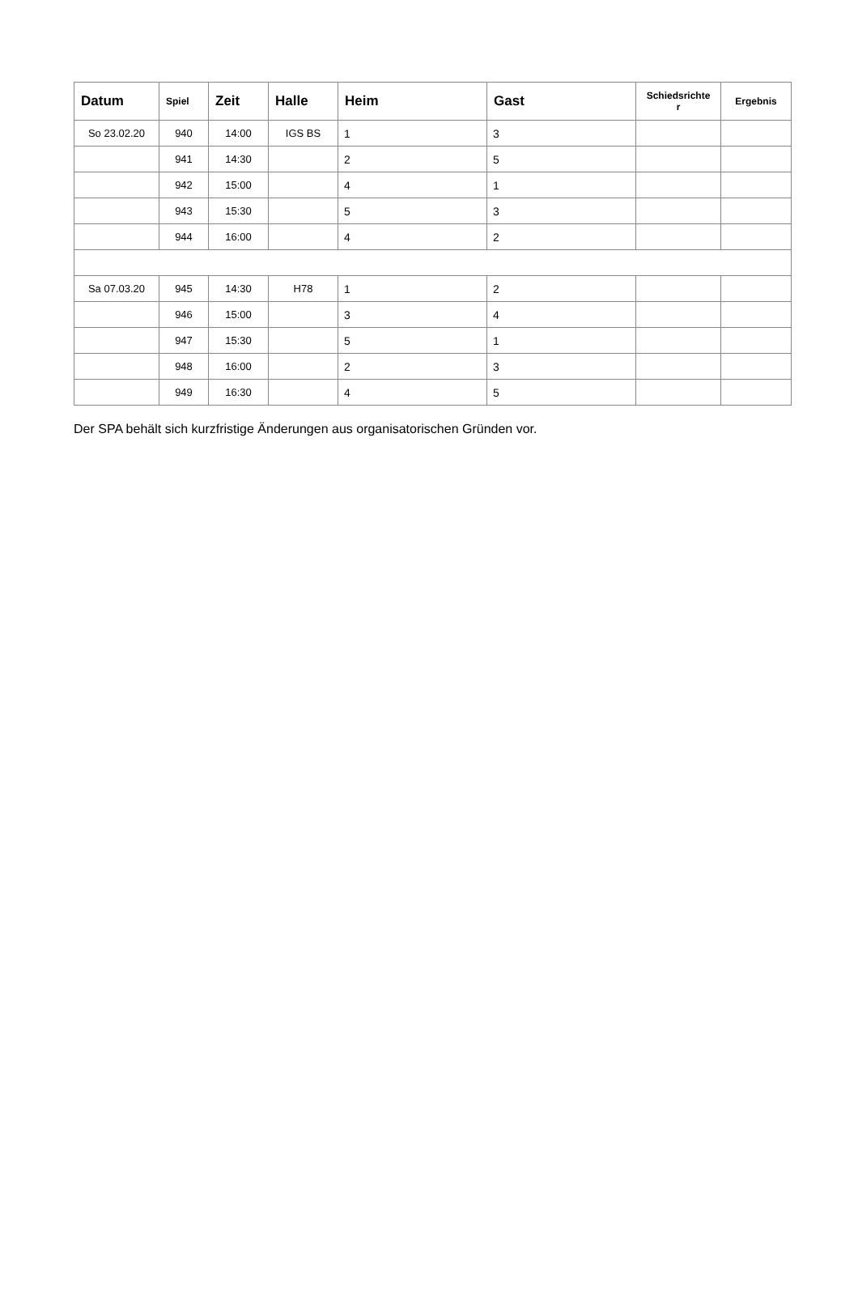| Datum | Spiel | Zeit | Halle | Heim | Gast | Schiedsrichte r | Ergebnis |
| --- | --- | --- | --- | --- | --- | --- | --- |
| So 23.02.20 | 940 | 14:00 | IGS BS | 1 | 3 | | |
| | 941 | 14:30 | | 2 | 5 | | |
| | 942 | 15:00 | | 4 | 1 | | |
| | 943 | 15:30 | | 5 | 3 | | |
| | 944 | 16:00 | | 4 | 2 | | |
| Sa 07.03.20 | 945 | 14:30 | H78 | 1 | 2 | | |
| | 946 | 15:00 | | 3 | 4 | | |
| | 947 | 15:30 | | 5 | 1 | | |
| | 948 | 16:00 | | 2 | 3 | | |
| | 949 | 16:30 | | 4 | 5 | | |
Der SPA behält sich kurzfristige Änderungen aus organisatorischen Gründen vor.